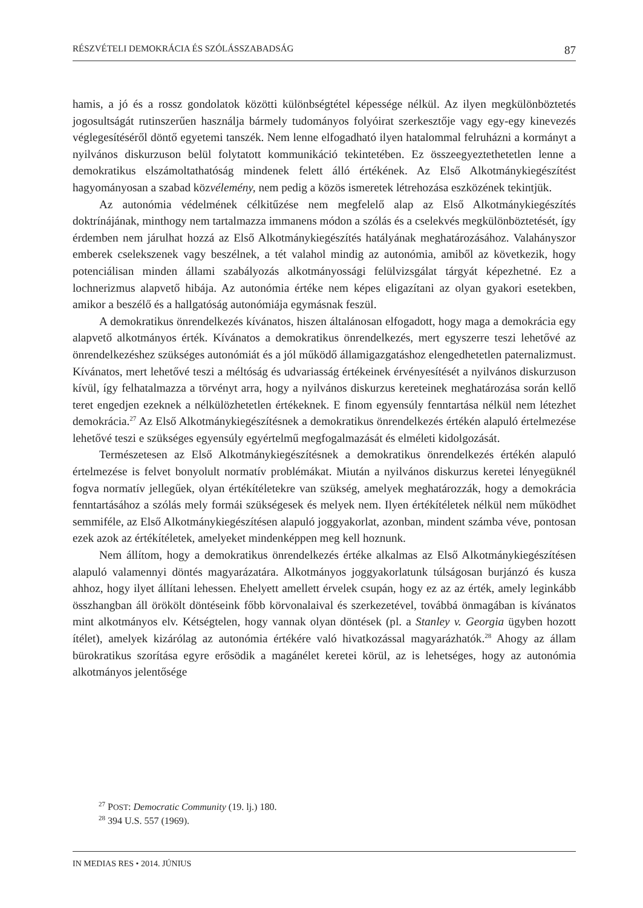RÉSZVÉTELI DEMOKRÁCIA ÉS SZÓLÁSSZABADSÁG 87
hamis, a jó és a rossz gondolatok közötti különbségtétel képessége nélkül. Az ilyen megkülönböztetés jogosultságát rutinszerűen használja bármely tudományos folyóirat szerkesztője vagy egy-egy kinevezés véglegesítéséről döntő egyetemi tanszék. Nem lenne elfogadható ilyen hatalommal felruházni a kormányt a nyilvános diskurzuson belül folytatott kommunikáció tekintetében. Ez összeegyeztethetetlen lenne a demokratikus elszámoltathatóság mindenek felett álló értékének. Az Első Alkotmánykiegészítést hagyományosan a szabad közvélemény, nem pedig a közös ismeretek létrehozása eszközének tekintjük.
Az autonómia védelmének célkitűzése nem megfelelő alap az Első Alkotmánykiegészítés doktrínájának, minthogy nem tartalmazza immanens módon a szólás és a cselekvés megkülönböztetését, így érdemben nem járulhat hozzá az Első Alkotmánykiegészítés hatályának meghatározásához. Valahányszor emberek cselekszenek vagy beszélnek, a tét valahol mindig az autonómia, amiből az következik, hogy potenciálisan minden állami szabályozás alkotmányossági felülvizsgálat tárgyát képezhetné. Ez a lochnerizmus alapvető hibája. Az autonómia értéke nem képes eligazítani az olyan gyakori esetekben, amikor a beszélő és a hallgatóság autonómiája egymásnak feszül.
A demokratikus önrendelkezés kívánatos, hiszen általánosan elfogadott, hogy maga a demokrácia egy alapvető alkotmányos érték. Kívánatos a demokratikus önrendelkezés, mert egyszerre teszi lehetővé az önrendelkezéshez szükséges autonómiát és a jól működő államigazgatáshoz elengedhetetlen paternalizmust. Kívánatos, mert lehetővé teszi a méltóság és udvariasság értékeinek érvényesítését a nyilvános diskurzuson kívül, így felhatalmazza a törvényt arra, hogy a nyilvános diskurzus kereteinek meghatározása során kellő teret engedjen ezeknek a nélkülözhetetlen értékeknek. E finom egyensúly fenntartása nélkül nem létezhet demokrácia.<sup>27</sup> Az Első Alkotmánykiegészítésnek a demokratikus önrendelkezés értékén alapuló értelmezése lehetővé teszi e szükséges egyensúly egyértelmű megfogalmazását és elméleti kidolgozását.
Természetesen az Első Alkotmánykiegészítésnek a demokratikus önrendelkezés értékén alapuló értelmezése is felvet bonyolult normatív problémákat. Miután a nyilvános diskurzus keretei lényegüknél fogva normatív jellegűek, olyan értékítéletekre van szükség, amelyek meghatározzák, hogy a demokrácia fenntartásához a szólás mely formái szükségesek és melyek nem. Ilyen értékítéletek nélkül nem működhet semmiféle, az Első Alkotmánykiegészítésen alapuló joggyakorlat, azonban, mindent számba véve, pontosan ezek azok az értékítéletek, amelyeket mindenképpen meg kell hoznunk.
Nem állítom, hogy a demokratikus önrendelkezés értéke alkalmas az Első Alkotmánykiegészítésen alapuló valamennyi döntés magyarázatára. Alkotmányos joggyakorlatunk túlságosan burjánzó és kusza ahhoz, hogy ilyet állítani lehessen. Ehelyett amellett érvelek csupán, hogy ez az az érték, amely leginkább összhangban áll örökölt döntéseink főbb körvonalaival és szerkezetével, továbbá önmagában is kívánatos mint alkotmányos elv. Kétségtelen, hogy vannak olyan döntések (pl. a Stanley v. Georgia ügyben hozott ítélet), amelyek kizárólag az autonómia értékére való hivatkozással magyarázhatók.<sup>28</sup> Ahogy az állam bürokratikus szorítása egyre erősödik a magánélet keretei körül, az is lehetséges, hogy az autonómia alkotmányos jelentősége
<sup>27</sup> POST: Democratic Community (19. lj.) 180.
<sup>28</sup> 394 U.S. 557 (1969).
IN MEDIAS RES • 2014. JÚNIUS